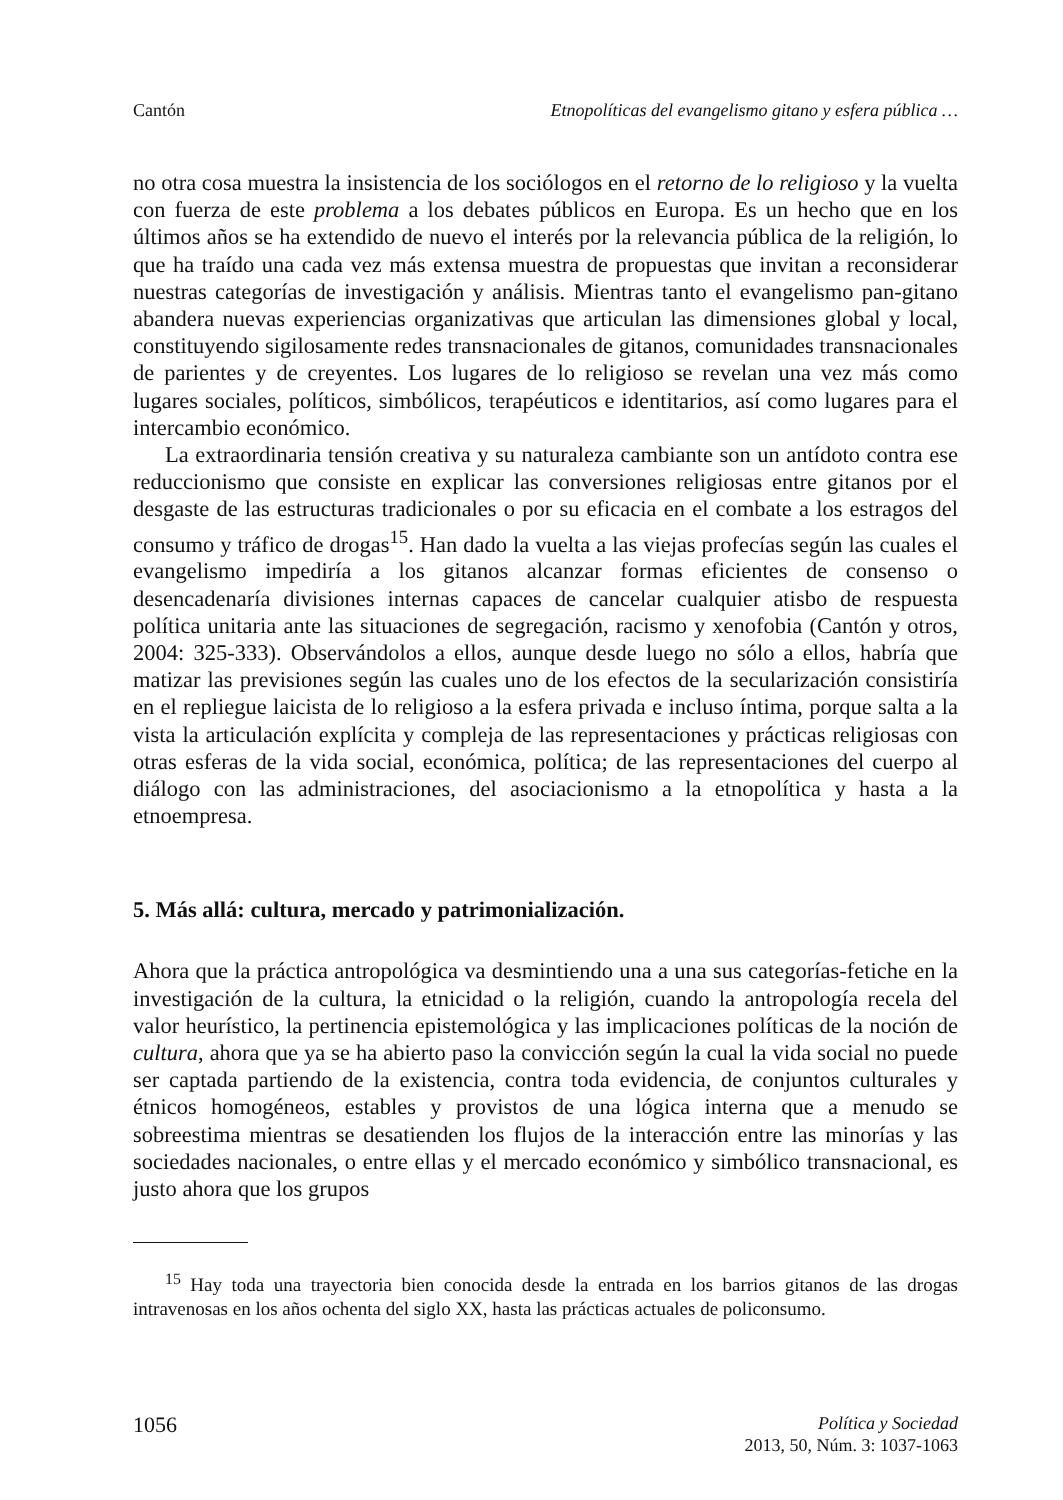Cantón Etnopolíticas del evangelismo gitano y esfera pública …
no otra cosa muestra la insistencia de los sociólogos en el retorno de lo religioso y la vuelta con fuerza de este problema a los debates públicos en Europa. Es un hecho que en los últimos años se ha extendido de nuevo el interés por la relevancia pública de la religión, lo que ha traído una cada vez más extensa muestra de propuestas que invitan a reconsiderar nuestras categorías de investigación y análisis. Mientras tanto el evangelismo pan-gitano abandera nuevas experiencias organizativas que articulan las dimensiones global y local, constituyendo sigilosamente redes transnacionales de gitanos, comunidades transnacionales de parientes y de creyentes. Los lugares de lo religioso se revelan una vez más como lugares sociales, políticos, simbólicos, terapéuticos e identitarios, así como lugares para el intercambio económico.
La extraordinaria tensión creativa y su naturaleza cambiante son un antídoto contra ese reduccionismo que consiste en explicar las conversiones religiosas entre gitanos por el desgaste de las estructuras tradicionales o por su eficacia en el combate a los estragos del consumo y tráfico de drogas<sup>15</sup>. Han dado la vuelta a las viejas profecías según las cuales el evangelismo impediría a los gitanos alcanzar formas eficientes de consenso o desencadenaría divisiones internas capaces de cancelar cualquier atisbo de respuesta política unitaria ante las situaciones de segregación, racismo y xenofobia (Cantón y otros, 2004: 325-333). Observándolos a ellos, aunque desde luego no sólo a ellos, habría que matizar las previsiones según las cuales uno de los efectos de la secularización consistiría en el repliegue laicista de lo religioso a la esfera privada e incluso íntima, porque salta a la vista la articulación explícita y compleja de las representaciones y prácticas religiosas con otras esferas de la vida social, económica, política; de las representaciones del cuerpo al diálogo con las administraciones, del asociacionismo a la etnopolítica y hasta a la etnoempresa.
5. Más allá: cultura, mercado y patrimonialización.
Ahora que la práctica antropológica va desmintiendo una a una sus categorías-fetiche en la investigación de la cultura, la etnicidad o la religión, cuando la antropología recela del valor heurístico, la pertinencia epistemológica y las implicaciones políticas de la noción de cultura, ahora que ya se ha abierto paso la convicción según la cual la vida social no puede ser captada partiendo de la existencia, contra toda evidencia, de conjuntos culturales y étnicos homogéneos, estables y provistos de una lógica interna que a menudo se sobreestima mientras se desatienden los flujos de la interacción entre las minorías y las sociedades nacionales, o entre ellas y el mercado económico y simbólico transnacional, es justo ahora que los grupos
<sup>15</sup> Hay toda una trayectoria bien conocida desde la entrada en los barrios gitanos de las drogas intravenosas en los años ochenta del siglo XX, hasta las prácticas actuales de policonsumo.
1056
Política y Sociedad
2013, 50, Núm. 3: 1037-1063